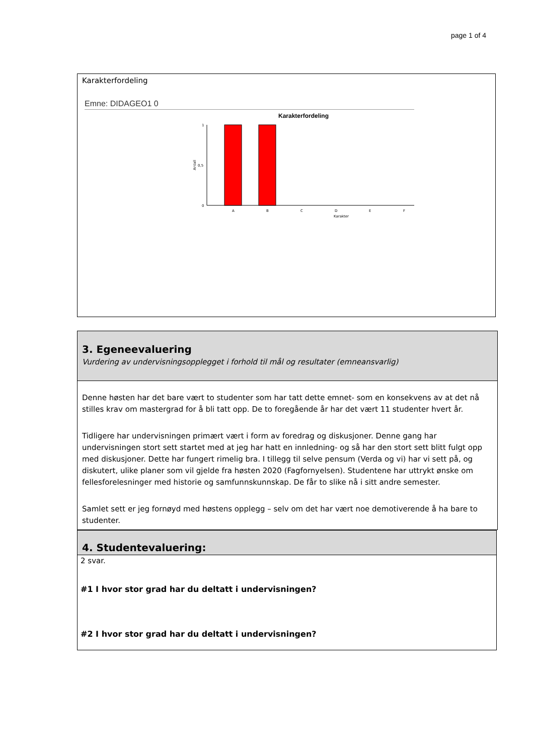page 1 of 4
Karakterfordeling
Emne: DIDAGEO1 0
Karakterfordeling
1
0,5
0
Antall
A
B
C
D
E
F
Karakter
3. Egeneevaluering
Vurdering av undervisningsopplegget i forhold til mål og resultater (emneansvarlig)
Denne høsten har det bare vært to studenter som har tatt dette emnet- som en konsekvens av at det nå stilles krav om mastergrad for å bli tatt opp. De to foregående år har det vært 11 studenter hvert år.
Tidligere har undervisningen primært vært i form av foredrag og diskusjoner. Denne gang har undervisningen stort sett startet med at jeg har hatt en innledning- og så har den stort sett blitt fulgt opp med diskusjoner. Dette har fungert rimelig bra. I tillegg til selve pensum (Verda og vi) har vi sett på, og diskutert, ulike planer som vil gjelde fra høsten 2020 (Fagfornyelsen). Studentene har uttrykt ønske om fellesforelesninger med historie og samfunnskunnskap. De får to slike nå i sitt andre semester.
Samlet sett er jeg fornøyd med høstens opplegg – selv om det har vært noe demotiverende å ha bare to studenter.
4. Studentevaluering:
2 svar.
#1 I hvor stor grad har du deltatt i undervisningen?
#2 I hvor stor grad har du deltatt i undervisningen?